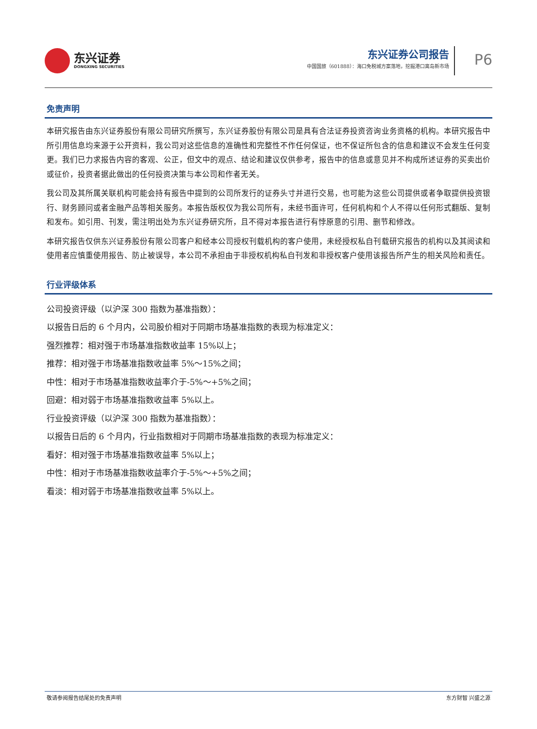东兴证券
DONGXING SECURITIES
东兴证券公司报告
中国国旅（601888）：海口免税城方案落地，挖掘港口离岛新市场
P6
免责声明
本研究报告由东兴证券股份有限公司研究所撰写，东兴证券股份有限公司是具有合法证券投资咨询业务资格的机构。本研究报告中所引用信息均来源于公开资料，我公司对这些信息的准确性和完整性不作任何保证，也不保证所包含的信息和建议不会发生任何变更。我们已力求报告内容的客观、公正，但文中的观点、结论和建议仅供参考，报告中的信息或意见并不构成所述证券的买卖出价或征价，投资者据此做出的任何投资决策与本公司和作者无关。
我公司及其所属关联机构可能会持有报告中提到的公司所发行的证券头寸并进行交易，也可能为这些公司提供或者争取提供投资银行、财务顾问或者金融产品等相关服务。本报告版权仅为我公司所有，未经书面许可，任何机构和个人不得以任何形式翻版、复制和发布。如引用、刊发，需注明出处为东兴证券研究所，且不得对本报告进行有悖原意的引用、删节和修改。
本研究报告仅供东兴证券股份有限公司客户和经本公司授权刊载机构的客户使用，未经授权私自刊载研究报告的机构以及其阅读和使用者应慎重使用报告、防止被误导，本公司不承担由于非授权机构私自刊发和非授权客户使用该报告所产生的相关风险和责任。
行业评级体系
公司投资评级（以沪深 300 指数为基准指数）：
以报告日后的 6 个月内，公司股价相对于同期市场基准指数的表现为标准定义：
强烈推荐：相对强于市场基准指数收益率 15%以上；
推荐：相对强于市场基准指数收益率 5%～15%之间；
中性：相对于市场基准指数收益率介于-5%～+5%之间；
回避：相对弱于市场基准指数收益率 5%以上。
行业投资评级（以沪深 300 指数为基准指数）：
以报告日后的 6 个月内，行业指数相对于同期市场基准指数的表现为标准定义：
看好：相对强于市场基准指数收益率 5%以上；
中性：相对于市场基准指数收益率介于-5%～+5%之间；
看淡：相对弱于市场基准指数收益率 5%以上。
敬请参阅报告结尾处的免责声明 东方财智 兴盛之源